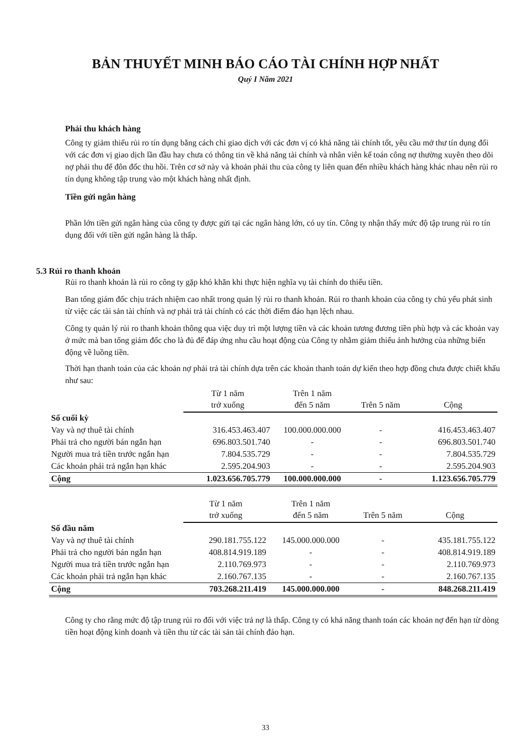BẢN THUYẾT MINH BÁO CÁO TÀI CHÍNH HỢP NHẤT
Quý I Năm 2021
Phải thu khách hàng
Công ty giảm thiểu rủi ro tín dụng bằng cách chỉ giao dịch với các đơn vị có khả năng tài chính tốt, yêu cầu mở thư tín dụng đối với các đơn vị giao dịch lần đầu hay chưa có thông tin về khả năng tài chính và nhân viên kế toán công nợ thường xuyên theo dõi nợ phải thu để đôn đốc thu hồi. Trên cơ sở này và khoản phải thu của công ty liên quan đến nhiều khách hàng khác nhau nên rủi ro tín dụng không tập trung vào một khách hàng nhất định.
Tiền gửi ngân hàng
Phần lớn tiền gửi ngân hàng của công ty được gửi tại các ngân hàng lớn, có uy tín. Công ty nhận thấy mức độ tập trung rủi ro tín dụng đối với tiền gửi ngân hàng là thấp.
5.3 Rủi ro thanh khoản
Rủi ro thanh khoản là rủi ro công ty gặp khó khăn khi thực hiện nghĩa vụ tài chính do thiếu tiền.
Ban tổng giám đốc chịu trách nhiệm cao nhất trong quản lý rủi ro thanh khoản. Rủi ro thanh khoản của công ty chủ yếu phát sinh từ việc các tài sản tài chính và nợ phải trả tài chính có các thời điểm đáo hạn lệch nhau.
Công ty quản lý rủi ro thanh khoản thông qua việc duy trì một lượng tiền và các khoản tương đương tiền phù hợp và các khoản vay ở mức mà ban tổng giám đốc cho là đủ để đáp ứng nhu cầu hoạt động của Công ty nhằm giảm thiểu ảnh hưởng của những biến động về luồng tiền.
Thời hạn thanh toán của các khoản nợ phải trả tài chính dựa trên các khoản thanh toán dự kiến theo hợp đồng chưa được chiết khấu như sau:
| | Từ 1 năm trở xuống | Trên 1 năm đến 5 năm | Trên 5 năm | Cộng |
| --- | --- | --- | --- | --- |
| Số cuối kỳ | | | | |
| Vay và nợ thuê tài chính | 316.453.463.407 | 100.000.000.000 | - | 416.453.463.407 |
| Phải trả cho người bán ngắn hạn | 696.803.501.740 | - | - | 696.803.501.740 |
| Người mua trả tiền trước ngắn hạn | 7.804.535.729 | - | - | 7.804.535.729 |
| Các khoản phải trả ngắn hạn khác | 2.595.204.903 | - | - | 2.595.204.903 |
| Cộng | 1.023.656.705.779 | 100.000.000.000 | - | 1.123.656.705.779 |
| | Từ 1 năm trở xuống | Trên 1 năm đến 5 năm | Trên 5 năm | Cộng |
| --- | --- | --- | --- | --- |
| Số đầu năm | | | | |
| Vay và nợ thuê tài chính | 290.181.755.122 | 145.000.000.000 | - | 435.181.755.122 |
| Phải trả cho người bán ngắn hạn | 408.814.919.189 | - | - | 408.814.919.189 |
| Người mua trả tiền trước ngắn hạn | 2.110.769.973 | - | - | 2.110.769.973 |
| Các khoản phải trả ngắn hạn khác | 2.160.767.135 | - | - | 2.160.767.135 |
| Cộng | 703.268.211.419 | 145.000.000.000 | - | 848.268.211.419 |
Công ty cho rằng mức độ tập trung rủi ro đối với việc trả nợ là thấp. Công ty có khả năng thanh toán các khoản nợ đến hạn từ dòng tiền hoạt động kinh doanh và tiền thu từ các tài sản tài chính đáo hạn.
33